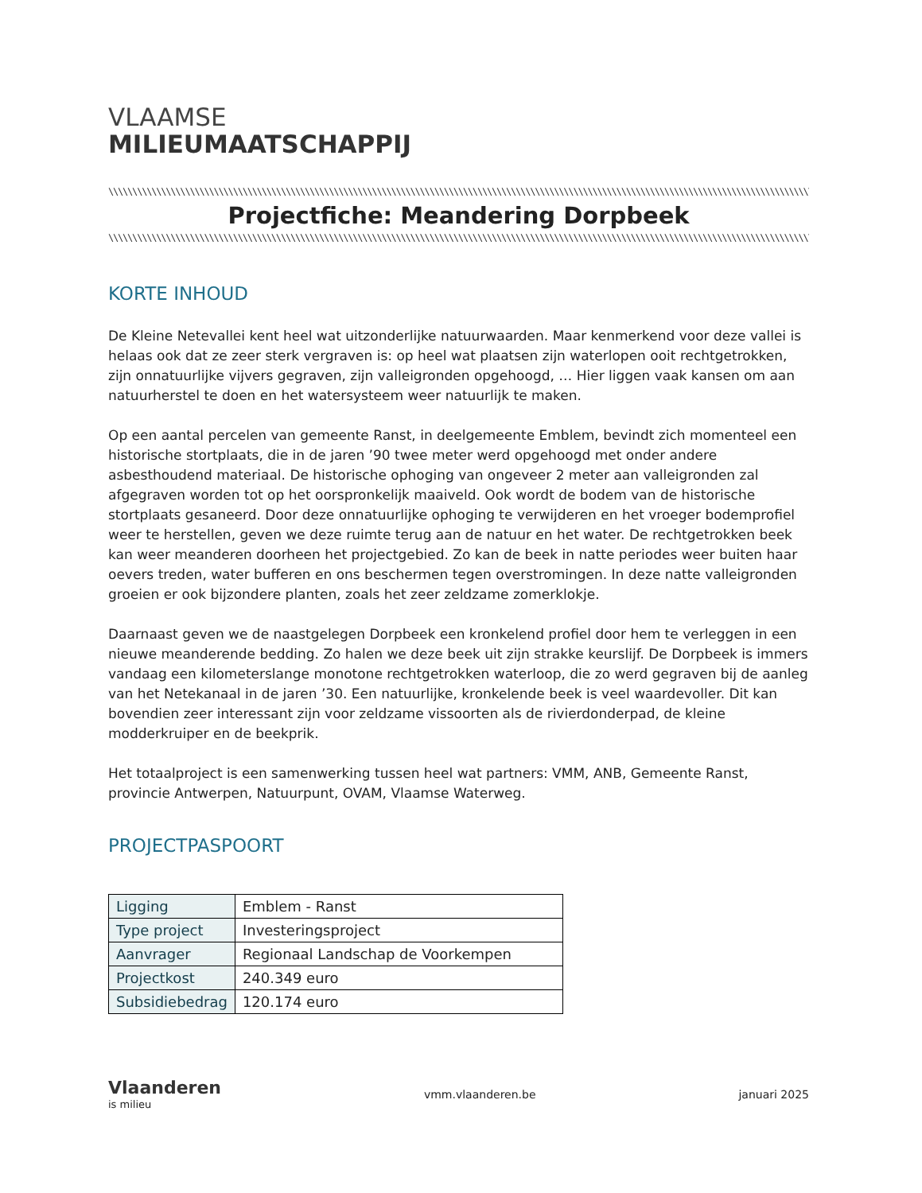VLAAMSE
MILIEUMAATSCHAPPIJ
\\\\\\\\\\\\\\\\\\\\\\\\\\\\\\\\\\\\\\\\\\\\\\\\\\\\\\\\\\\\\\\\\\\\\\\\\\\\\\\\\\\\\\\\\\\\\\\\\\\\\\\\\\\\\\\\\\\\\\\\\\\\\\\\\\\\\\\\\\\\\\\\\\\\\\\\\\\\\\\\\\\\\\\\\\
Projectfiche: Meandering Dorpbeek
\\\\\\\\\\\\\\\\\\\\\\\\\\\\\\\\\\\\\\\\\\\\\\\\\\\\\\\\\\\\\\\\\\\\\\\\\\\\\\\\\\\\\\\\\\\\\\\\\\\\\\\\\\\\\\\\\\\\\\\\\\\\\\\\\\\\\\\\\\\\\\\\\\\\\\\\\\\\\\\\\\\\\\\\\\
KORTE INHOUD
De Kleine Netevallei kent heel wat uitzonderlijke natuurwaarden. Maar kenmerkend voor deze vallei is helaas ook dat ze zeer sterk vergraven is: op heel wat plaatsen zijn waterlopen ooit rechtgetrokken, zijn onnatuurlijke vijvers gegraven, zijn valleigronden opgehoogd, … Hier liggen vaak kansen om aan natuurherstel te doen en het watersysteem weer natuurlijk te maken.
Op een aantal percelen van gemeente Ranst, in deelgemeente Emblem, bevindt zich momenteel een historische stortplaats, die in de jaren ’90 twee meter werd opgehoogd met onder andere asbesthoudend materiaal. De historische ophoging van ongeveer 2 meter aan valleigronden zal afgegraven worden tot op het oorspronkelijk maaiveld. Ook wordt de bodem van de historische stortplaats gesaneerd. Door deze onnatuurlijke ophoging te verwijderen en het vroeger bodemprofiel weer te herstellen, geven we deze ruimte terug aan de natuur en het water. De rechtgetrokken beek kan weer meanderen doorheen het projectgebied. Zo kan de beek in natte periodes weer buiten haar oevers treden, water bufferen en ons beschermen tegen overstromingen. In deze natte valleigronden groeien er ook bijzondere planten, zoals het zeer zeldzame zomerklokje.
Daarnaast geven we de naastgelegen Dorpbeek een kronkelend profiel door hem te verleggen in een nieuwe meanderende bedding. Zo halen we deze beek uit zijn strakke keurslijf. De Dorpbeek is immers vandaag een kilometerslange monotone rechtgetrokken waterloop, die zo werd gegraven bij de aanleg van het Netekanaal in de jaren ’30. Een natuurlijke, kronkelende beek is veel waardevoller. Dit kan bovendien zeer interessant zijn voor zeldzame vissoorten als de rivierdonderpad, de kleine modderkruiper en de beekprik.
Het totaalproject is een samenwerking tussen heel wat partners: VMM, ANB, Gemeente Ranst, provincie Antwerpen, Natuurpunt, OVAM, Vlaamse Waterweg.
PROJECTPASPOORT
| Ligging | Emblem - Ranst |
| Type project | Investeringsproject |
| Aanvrager | Regionaal Landschap de Voorkempen |
| Projectkost | 240.349 euro |
| Subsidiebedrag | 120.174 euro |
Vlaanderen
is milieu
vmm.vlaanderen.be januari 2025